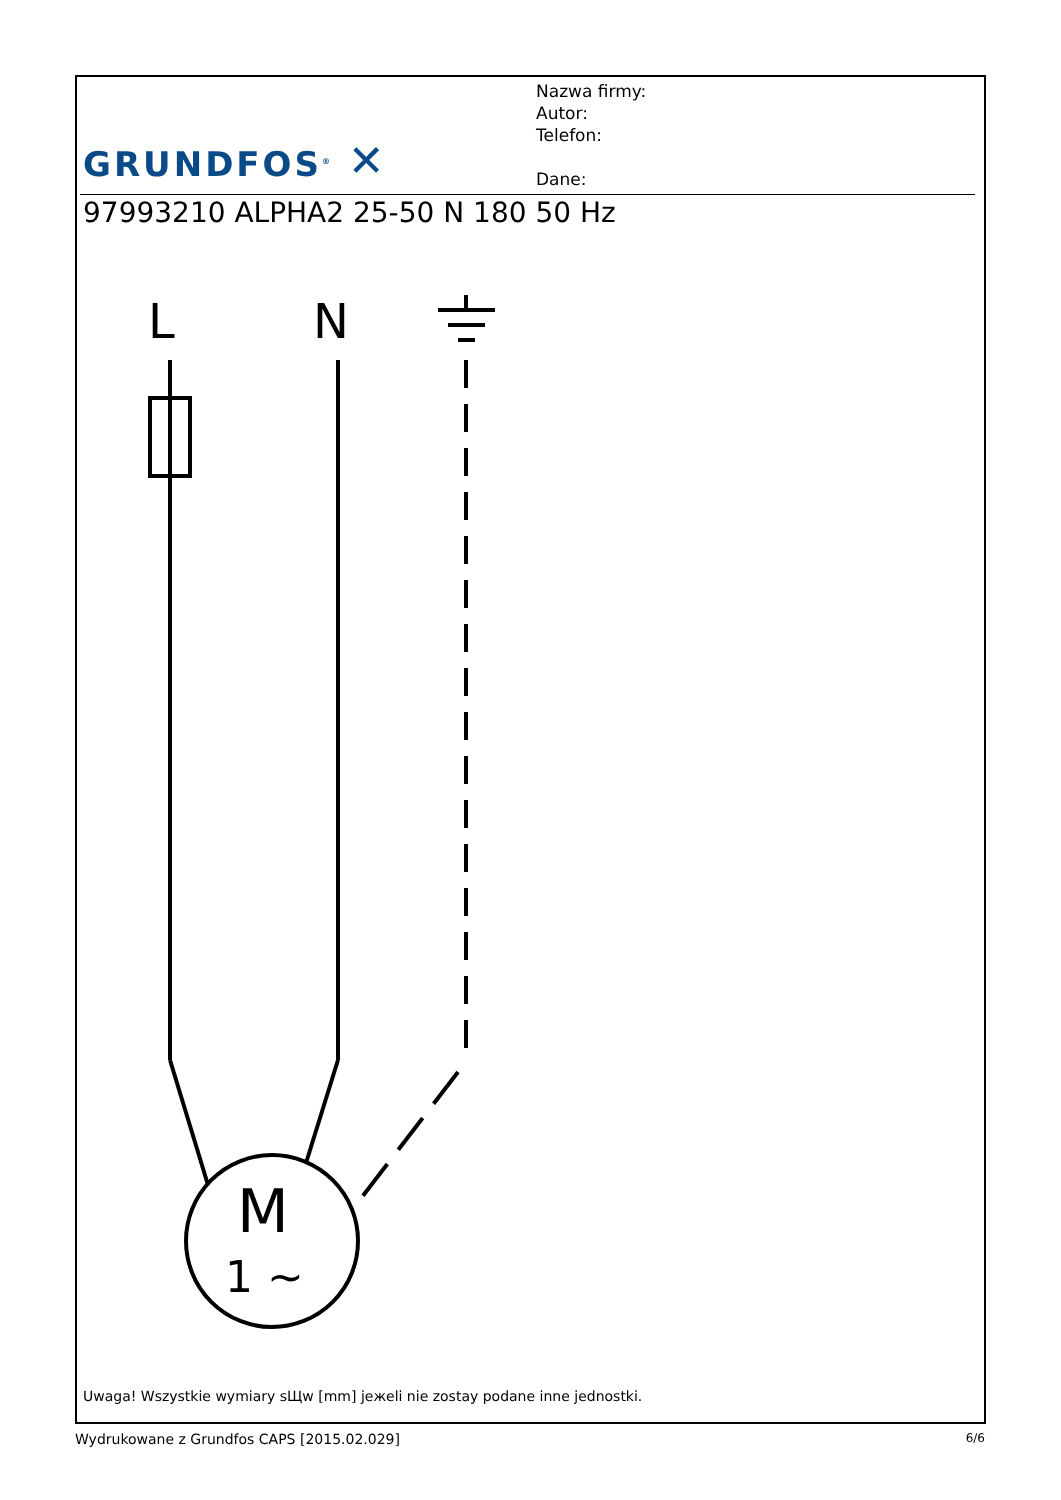GRUNDFOS<sup>®</sup> ✕
Nazwa firmy:
Autor:
Telefon:
Dane:
97993210 ALPHA2 25-50 N 180 50 Hz
L
N
M
1 ∼
Uwaga! Wszystkie wymiary sЩw [mm] jeжeli nie zostaу podane inne jednostki.
Wydrukowane z Grundfos CAPS [2015.02.029] 6/6